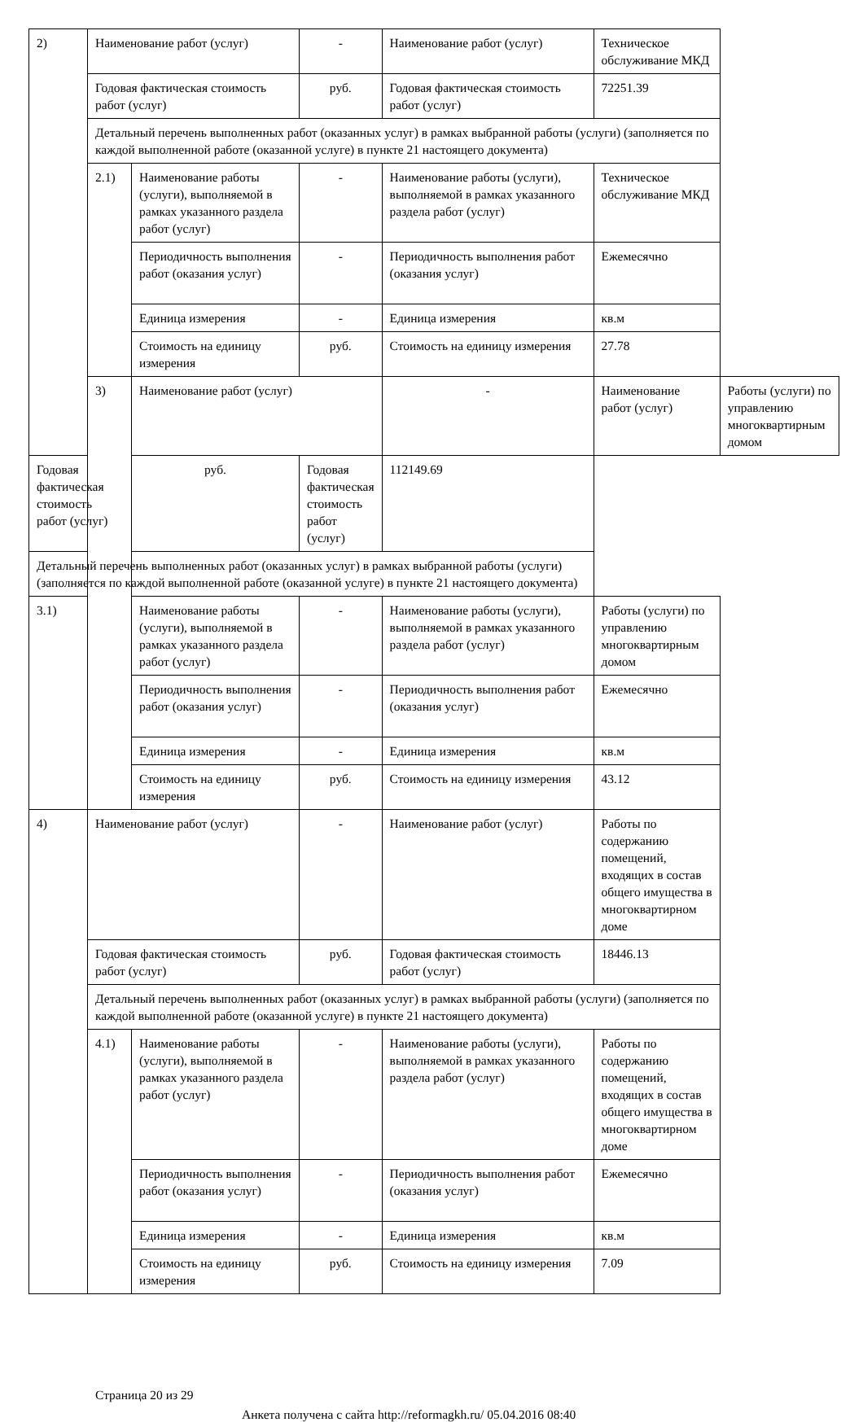| 2) | Наименование работ (услуг) | | - | Наименование работ (услуг) | Техническое обслуживание МКД | |
| | Годовая фактическая стоимость работ (услуг) | | руб. | Годовая фактическая стоимость работ (услуг) | 72251.39 | |
| | Детальный перечень выполненных работ (оказанных услуг) в рамках выбранной работы (услуги) (заполняется по каждой выполненной работе (оказанной услуге) в пункте 21 настоящего документа) | | | | | |
| | 2.1) | Наименование работы (услуги), выполняемой в рамках указанного раздела работ (услуг) | - | Наименование работы (услуги), выполняемой в рамках указанного раздела работ (услуг) | Техническое обслуживание МКД | |
| | | Периодичность выполнения работ (оказания услуг) | - | Периодичность выполнения работ (оказания услуг) | Ежемесячно | |
| | | Единица измерения | - | Единица измерения | кв.м | |
| | | Стоимость на единицу измерения | руб. | Стоимость на единицу измерения | 27.78 | |
| | 3) | Наименование работ (услуг) | | - | Наименование работ (услуг) | Работы (услуги) по управлению многоквартирным домом |
| Годовая фактическая стоимость работ (услуг) | | руб. | Годовая фактическая стоимость работ (услуг) | 112149.69 | | |
| Детальный перечень выполненных работ (оказанных услуг) в рамках выбранной работы (услуги) (заполняется по каждой выполненной работе (оказанной услуге) в пункте 21 настоящего документа) | | | | | | |
| 3.1) | | Наименование работы (услуги), выполняемой в рамках указанного раздела работ (услуг) | - | Наименование работы (услуги), выполняемой в рамках указанного раздела работ (услуг) | Работы (услуги) по управлению многоквартирным домом | |
| | | Периодичность выполнения работ (оказания услуг) | - | Периодичность выполнения работ (оказания услуг) | Ежемесячно | |
| | | Единица измерения | - | Единица измерения | кв.м | |
| | | Стоимость на единицу измерения | руб. | Стоимость на единицу измерения | 43.12 | |
| 4) | Наименование работ (услуг) | | - | Наименование работ (услуг) | Работы по содержанию помещений, входящих в состав общего имущества в многоквартирном доме | |
| | Годовая фактическая стоимость работ (услуг) | | руб. | Годовая фактическая стоимость работ (услуг) | 18446.13 | |
| | Детальный перечень выполненных работ (оказанных услуг) в рамках выбранной работы (услуги) (заполняется по каждой выполненной работе (оказанной услуге) в пункте 21 настоящего документа) | | | | | |
| | 4.1) | Наименование работы (услуги), выполняемой в рамках указанного раздела работ (услуг) | - | Наименование работы (услуги), выполняемой в рамках указанного раздела работ (услуг) | Работы по содержанию помещений, входящих в состав общего имущества в многоквартирном доме | |
| | | Периодичность выполнения работ (оказания услуг) | - | Периодичность выполнения работ (оказания услуг) | Ежемесячно | |
| | | Единица измерения | - | Единица измерения | кв.м | |
| | | Стоимость на единицу измерения | руб. | Стоимость на единицу измерения | 7.09 | |
Страница 20 из 29
Анкета получена с сайта http://reformagkh.ru/ 05.04.2016 08:40